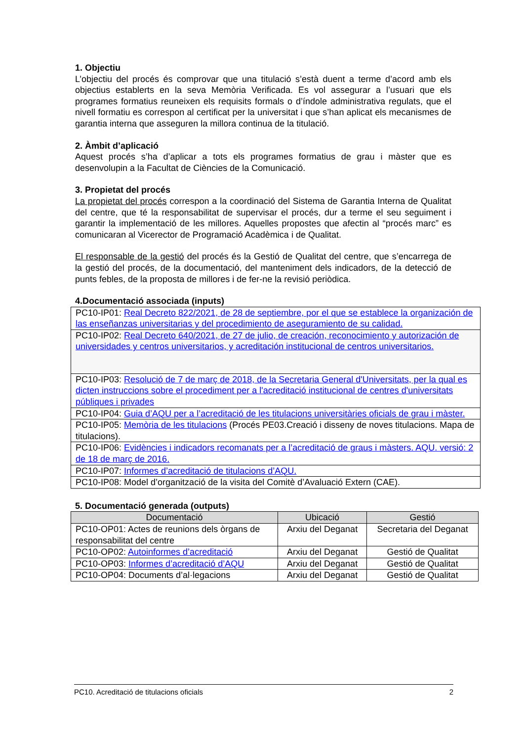1. Objectiu
L’objectiu del procés és comprovar que una titulació s’està duent a terme d’acord amb els objectius establerts en la seva Memòria Verificada. Es vol assegurar a l’usuari que els programes formatius reuneixen els requisits formals o d’índole administrativa regulats, que el nivell formatiu es correspon al certificat per la universitat i que s’han aplicat els mecanismes de garantia interna que asseguren la millora continua de la titulació.
2. Àmbit d’aplicació
Aquest procés s’ha d’aplicar a tots els programes formatius de grau i màster que es desenvolupin a la Facultat de Ciències de la Comunicació.
3. Propietat del procés
La propietat del procés correspon a la coordinació del Sistema de Garantia Interna de Qualitat del centre, que té la responsabilitat de supervisar el procés, dur a terme el seu seguiment i garantir la implementació de les millores. Aquelles propostes que afectin al “procés marc” es comunicaran al Vicerector de Programació Acadèmica i de Qualitat.
El responsable de la gestió del procés és la Gestió de Qualitat del centre, que s’encarrega de la gestió del procés, de la documentació, del manteniment dels indicadors, de la detecció de punts febles, de la proposta de millores i de fer-ne la revisió periòdica.
4.Documentació associada (inputs)
| PC10-IP01: Real Decreto 822/2021, de 28 de septiembre, por el que se establece la organización de las enseñanzas universitarias y del procedimiento de aseguramiento de su calidad. |
| PC10-IP02: Real Decreto 640/2021, de 27 de julio, de creación, reconocimiento y autorización de universidades y centros universitarios, y acreditación institucional de centros universitarios. |
| PC10-IP03: Resolució de 7 de març de 2018, de la Secretaria General d'Universitats, per la qual es dicten instruccions sobre el procediment per a l'acreditació institucional de centres d'universitats públiques i privades |
| PC10-IP04: Guia d’AQU per a l’acreditació de les titulacions universitàries oficials de grau i màster. |
| PC10-IP05: Memòria de les titulacions (Procés PE03.Creació i disseny de noves titulacions. Mapa de titulacions). |
| PC10-IP06: Evidències i indicadors recomanats per a l’acreditació de graus i màsters. AQU. versió: 2 de 18 de març de 2016. |
| PC10-IP07: Informes d’acreditació de titulacions d’AQU. |
| PC10-IP08: Model d’organització de la visita del Comitè d’Avaluació Extern (CAE). |
5. Documentació generada (outputs)
| Documentació | Ubicació | Gestió |
| --- | --- | --- |
| PC10-OP01: Actes de reunions dels òrgans de responsabilitat del centre | Arxiu del Deganat | Secretaria del Deganat |
| PC10-OP02: Autoinformes d’acreditació | Arxiu del Deganat | Gestió de Qualitat |
| PC10-OP03: Informes d’acreditació d’AQU | Arxiu del Deganat | Gestió de Qualitat |
| PC10-OP04: Documents d’al·legacions | Arxiu del Deganat | Gestió de Qualitat |
PC10. Acreditació de titulacions oficials 2